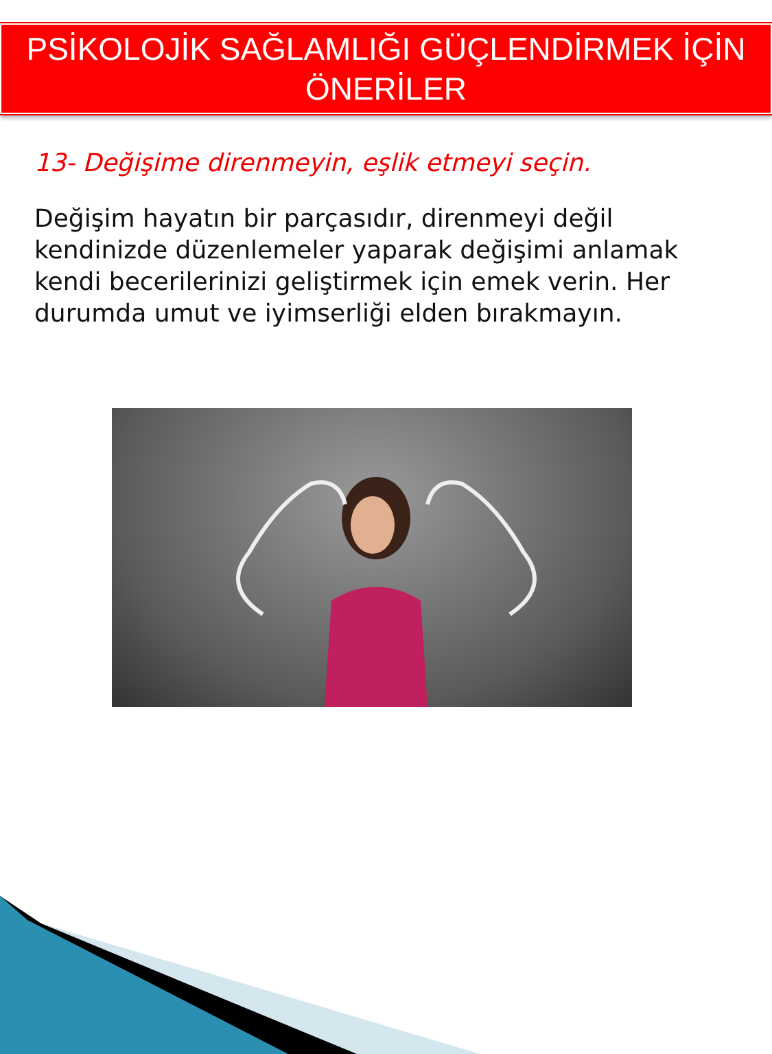PSİKOLOJİK SAĞLAMLIĞI GÜÇLENDİRMEK İÇİN
ÖNERİLER
13- Değişime direnmeyin, eşlik etmeyi seçin.
Değişim hayatın bir parçasıdır, direnmeyi değil kendinizde düzenlemeler yaparak değişimi anlamak kendi becerilerinizi geliştirmek için emek verin. Her durumda umut ve iyimserliği elden bırakmayın.